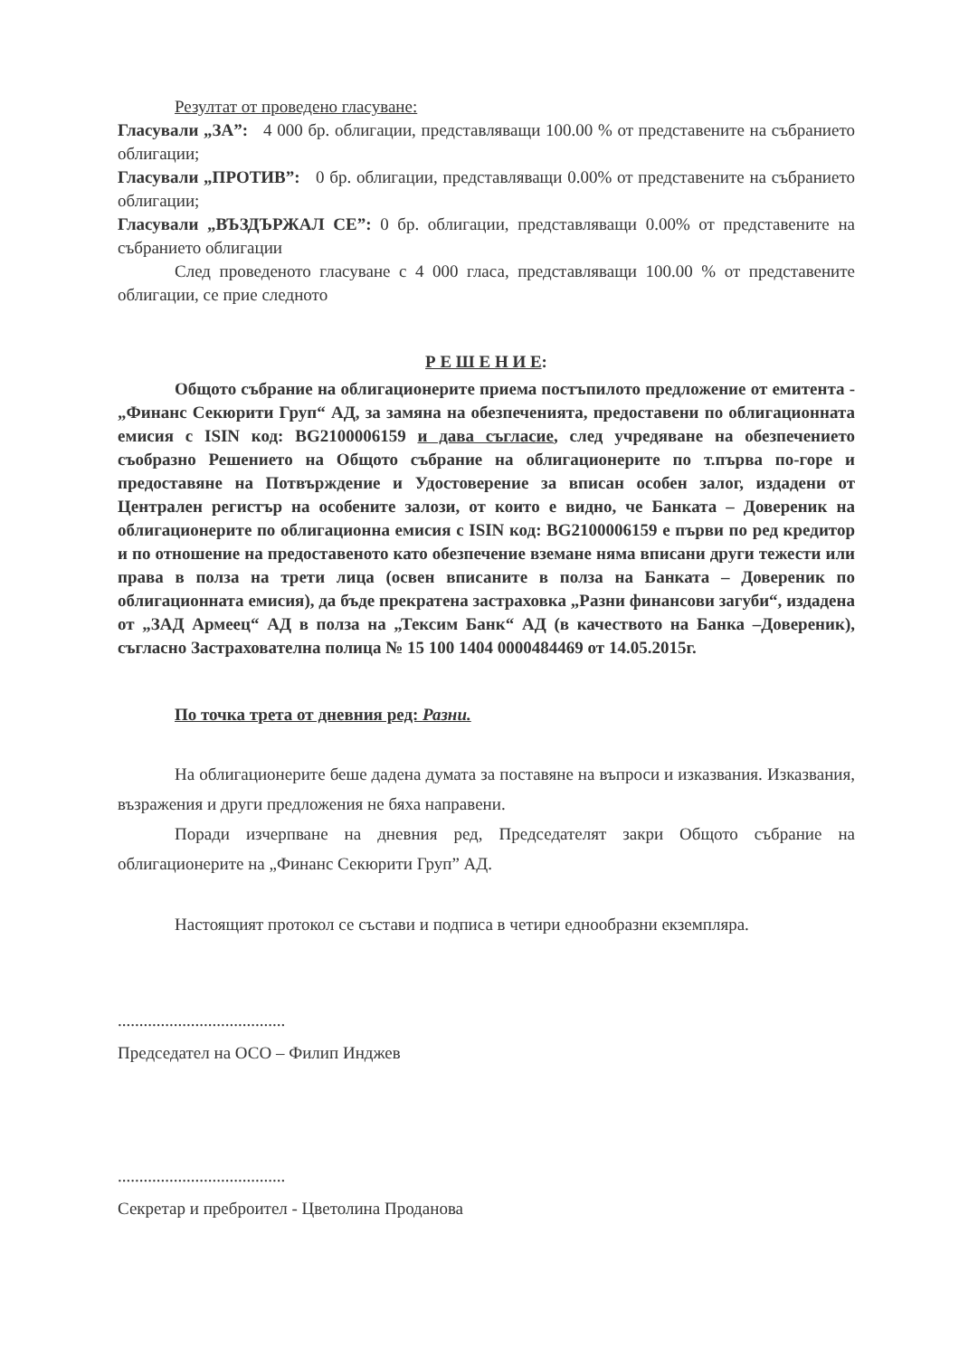Резултат от проведено гласуване:
Гласували „ЗА”: 4 000 бр. облигации, представляващи 100.00 % от представените на събранието облигации;
Гласували „ПРОТИВ”: 0 бр. облигации, представляващи 0.00% от представените на събранието облигации;
Гласували „ВЪЗДЪРЖАЛ СЕ”: 0 бр. облигации, представляващи 0.00% от представените на събранието облигации
След проведеното гласуване с 4 000 гласа, представляващи 100.00 % от представените облигации, се прие следното
Р Е Ш Е Н И Е:
Общото събрание на облигационерите приема постъпилото предложение от емитента - „Финанс Секюрити Груп“ АД, за замяна на обезпеченията, предоставени по облигационната емисия с ISIN код: BG2100006159 и дава съгласие, след учредяване на обезпечението съобразно Решението на Общото събрание на облигационерите по т.първа по-горе и предоставяне на Потвърждение и Удостоверение за вписан особен залог, издадени от Централен регистър на особените залози, от които е видно, че Банката – Довереник на облигационерите по облигационна емисия с ISIN код: BG2100006159 е първи по ред кредитор и по отношение на предоставеното като обезпечение вземане няма вписани други тежести или права в полза на трети лица (освен вписаните в полза на Банката – Довереник по облигационната емисия), да бъде прекратена застраховка „Разни финансови загуби“, издадена от „ЗАД Армеец“ АД в полза на „Тексим Банк“ АД (в качеството на Банка –Довереник), съгласно Застрахователна полица № 15 100 1404 0000484469 от 14.05.2015г.
По точка трета от дневния ред: Разни.
На облигационерите беше дадена думата за поставяне на въпроси и изказвания. Изказвания, възражения и други предложения не бяха направени.
Поради изчерпване на дневния ред, Председателят закри Общото събрание на облигационерите на „Финанс Секюрити Груп” АД.
Настоящият протокол се състави и подписа в четири еднообразни екземпляра.
.......................................
Председател на ОСО – Филип Инджев
.......................................
Секретар и преброител - Цветолина Проданова